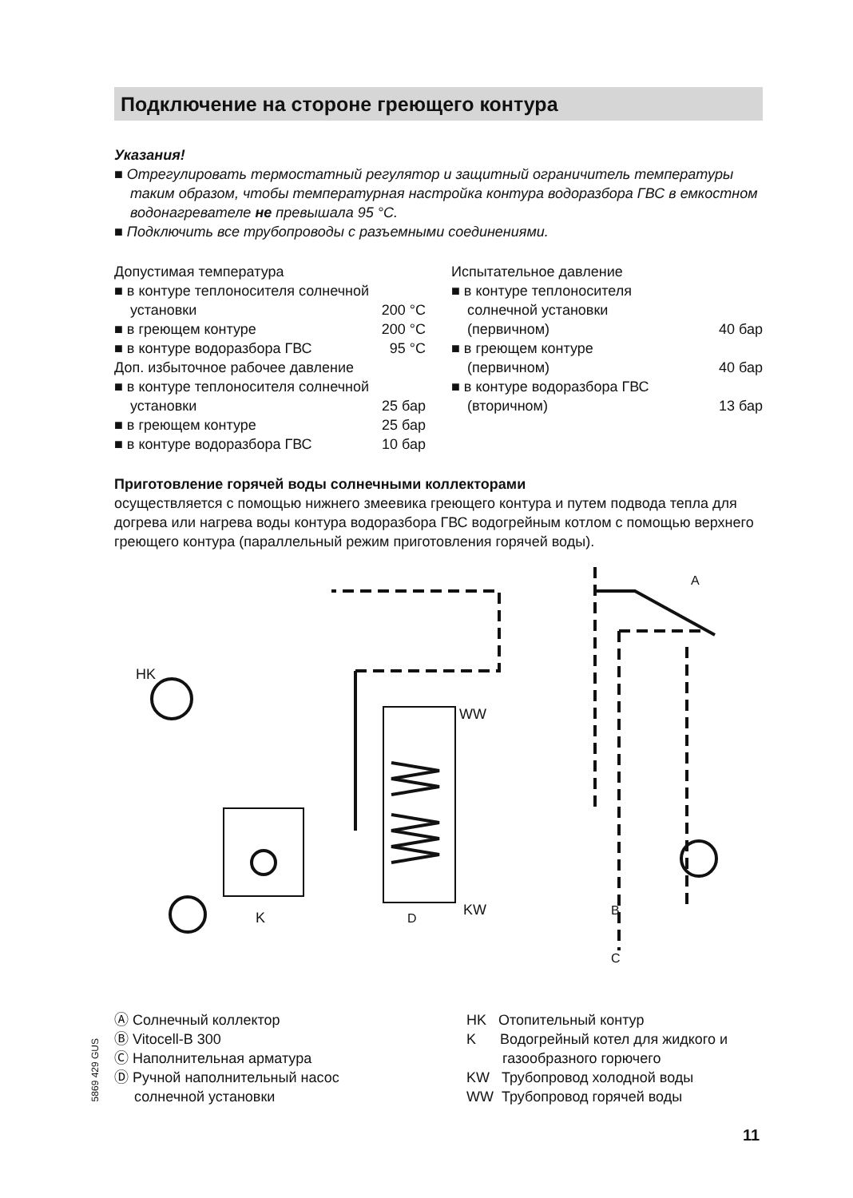Подключение на стороне греющего контура
Указания!
■ Отрегулировать термостатный регулятор и защитный ограничитель температуры таким образом, чтобы температурная настройка контура водоразбора ГВС в емкостном водонагревателе не превышала 95 °C.
■ Подключить все трубопроводы с разъемными соединениями.
Допустимая температура
■ в контуре теплоносителя солнечной
установки 200 °C
■ в греющем контуре 200 °C
■ в контуре водоразбора ГВС 95 °C
Доп. избыточное рабочее давление
■ в контуре теплоносителя солнечной
установки 25 бар
■ в греющем контуре 25 бар
■ в контуре водоразбора ГВС 10 бар
Испытательное давление
■ в контуре теплоносителя
солнечной установки
(первичном) 40 бар
■ в греющем контуре
(первичном) 40 бар
■ в контуре водоразбора ГВС
(вторичном) 13 бар
Приготовление горячей воды солнечными коллекторами
осуществляется с помощью нижнего змеевика греющего контура и путем подвода тепла для догрева или нагрева воды контура водоразбора ГВС водогрейным котлом с помощью верхнего греющего контура (параллельный режим приготовления горячей воды).
HK
WW
K
KW
D
B
C
A
Ⓐ Солнечный коллектор
Ⓑ Vitocell-B 300
Ⓒ Наполнительная арматура
Ⓓ Ручной наполнительный насос
солнечной установки
HK Отопительный контур
K Водогрейный котел для жидкого и
газообразного горючего
KW Трубопровод холодной воды
WW Трубопровод горячей воды
5869 429 GUS
11